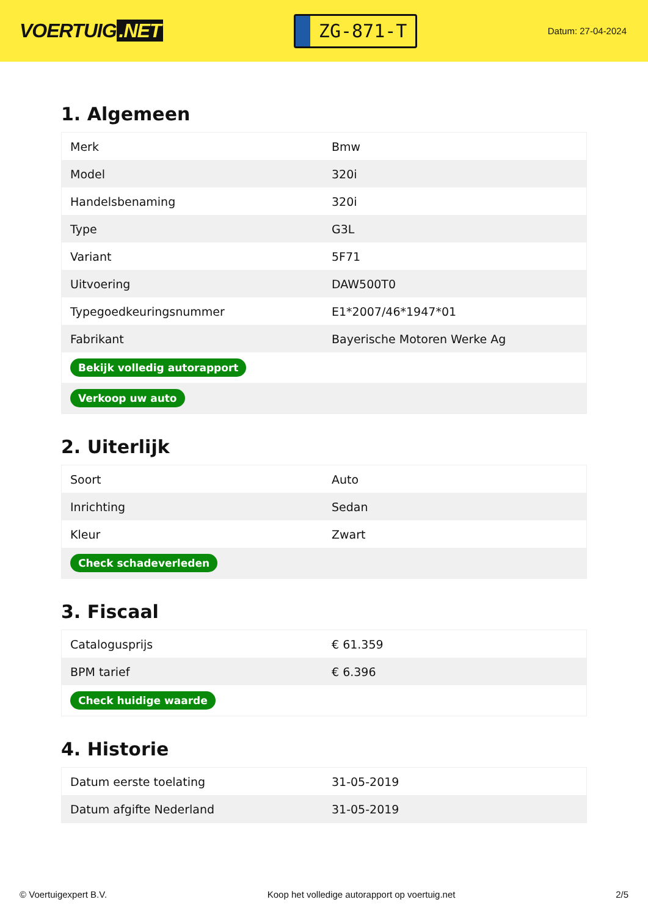VOERTUIG.NET
ZG-871-T
Datum: 27-04-2024
1. Algemeen
| Merk | Bmw |
| Model | 320i |
| Handelsbenaming | 320i |
| Type | G3L |
| Variant | 5F71 |
| Uitvoering | DAW500T0 |
| Typegoedkeuringsnummer | E1*2007/46*1947*01 |
| Fabrikant | Bayerische Motoren Werke Ag |
| Bekijk volledig autorapport | |
| Verkoop uw auto | |
2. Uiterlijk
| Soort | Auto |
| Inrichting | Sedan |
| Kleur | Zwart |
| Check schadeverleden | |
3. Fiscaal
| Catalogusprijs | € 61.359 |
| BPM tarief | € 6.396 |
| Check huidige waarde | |
4. Historie
| Datum eerste toelating | 31-05-2019 |
| Datum afgifte Nederland | 31-05-2019 |
© Voertuigexpert B.V. Koop het volledige autorapport op voertuig.net 2/5